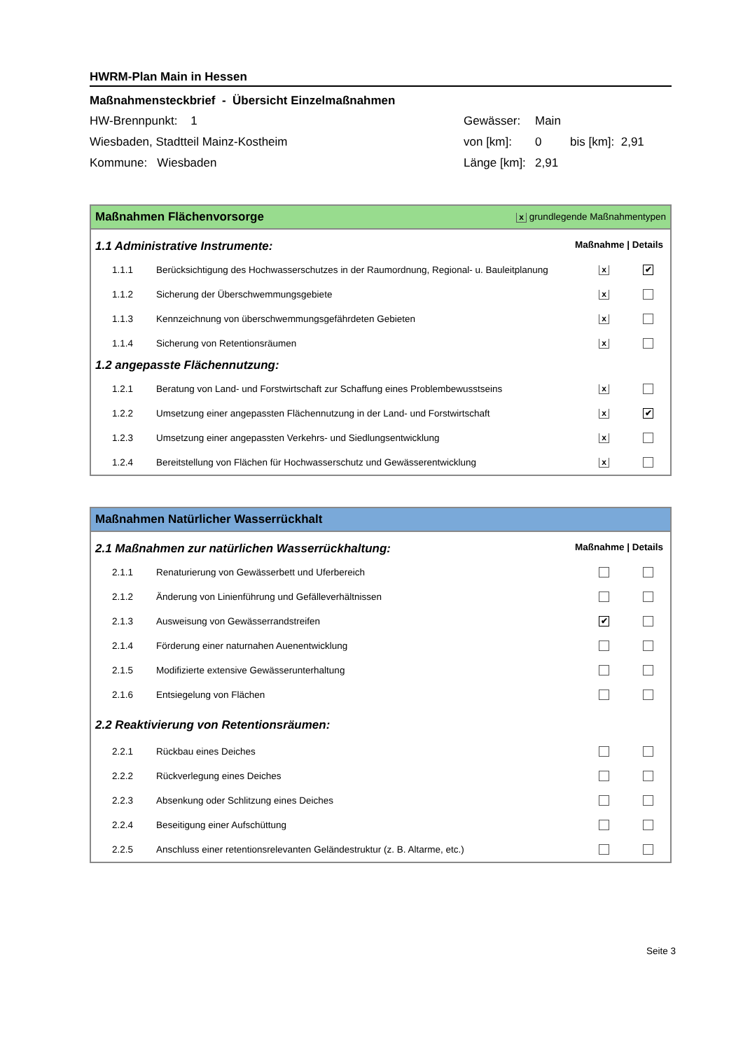HWRM-Plan Main in Hessen
Maßnahmensteckbrief - Übersicht Einzelmaßnahmen
| HW-Brennpunkt: 1 | Gewässer: | Main | |
| Wiesbaden, Stadtteil Mainz-Kostheim | von [km]: | 0 | bis [km]: 2,91 |
| Kommune: Wiesbaden | Länge [km]: | 2,91 | |
Maßnahmen Flächenvorsorge x grundlegende Maßnahmentypen
1.1 Administrative Instrumente: Maßnahme | Details
| 1.1.1 | Berücksichtigung des Hochwasserschutzes in der Raumordnung, Regional- u. Bauleitplanung | x | ✔ |
| 1.1.2 | Sicherung der Überschwemmungsgebiete | x | |
| 1.1.3 | Kennzeichnung von überschwemmungsgefährdeten Gebieten | x | |
| 1.1.4 | Sicherung von Retentionsräumen | x | |
1.2 angepasste Flächennutzung:
| 1.2.1 | Beratung von Land- und Forstwirtschaft zur Schaffung eines Problembewusstseins | x | |
| 1.2.2 | Umsetzung einer angepassten Flächennutzung in der Land- und Forstwirtschaft | x | ✔ |
| 1.2.3 | Umsetzung einer angepassten Verkehrs- und Siedlungsentwicklung | x | |
| 1.2.4 | Bereitstellung von Flächen für Hochwasserschutz und Gewässerentwicklung | x | |
Maßnahmen Natürlicher Wasserrückhalt
2.1 Maßnahmen zur natürlichen Wasserrückhaltung: Maßnahme | Details
| 2.1.1 | Renaturierung von Gewässerbett und Uferbereich | | |
| 2.1.2 | Änderung von Linienführung und Gefälleverhältnissen | | |
| 2.1.3 | Ausweisung von Gewässerrandstreifen | ✔ | |
| 2.1.4 | Förderung einer naturnahen Auenentwicklung | | |
| 2.1.5 | Modifizierte extensive Gewässerunterhaltung | | |
| 2.1.6 | Entsiegelung von Flächen | | |
2.2 Reaktivierung von Retentionsräumen:
| 2.2.1 | Rückbau eines Deiches | | |
| 2.2.2 | Rückverlegung eines Deiches | | |
| 2.2.3 | Absenkung oder Schlitzung eines Deiches | | |
| 2.2.4 | Beseitigung einer Aufschüttung | | |
| 2.2.5 | Anschluss einer retentionsrelevanten Geländestruktur (z. B. Altarme, etc.) | | |
Seite 3